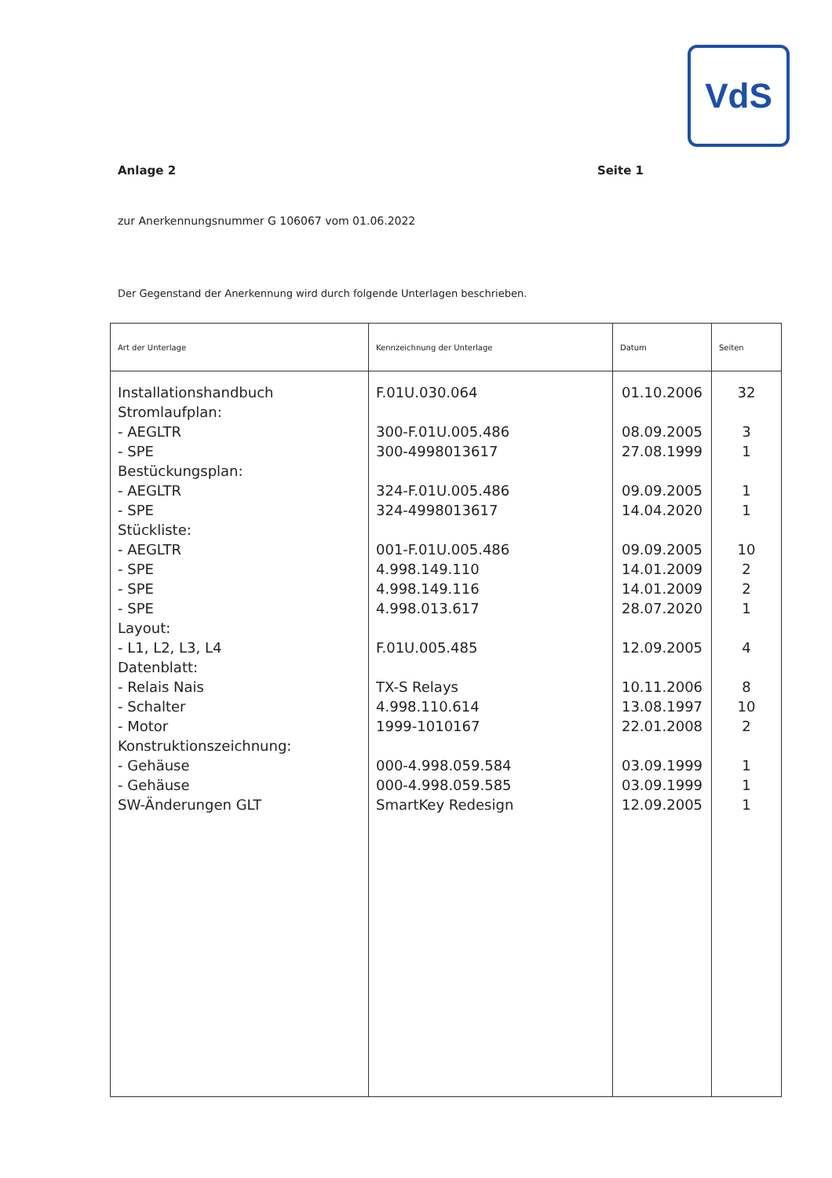VdS
Anlage 2 Seite 1
zur Anerkennungsnummer G 106067 vom 01.06.2022
Der Gegenstand der Anerkennung wird durch folgende Unterlagen beschrieben.
| Art der Unterlage | Kennzeichnung der Unterlage | Datum | Seiten |
| --- | --- | --- | --- |
| Installationshandbuch Stromlaufplan: - AEGLTR - SPE Bestückungsplan: - AEGLTR - SPE Stückliste: - AEGLTR - SPE - SPE - SPE Layout: - L1, L2, L3, L4 Datenblatt: - Relais Nais - Schalter - Motor Konstruktionszeichnung: - Gehäuse - Gehäuse SW-Änderungen GLT | F.01U.030.064 300-F.01U.005.486 300-4998013617 324-F.01U.005.486 324-4998013617 001-F.01U.005.486 4.998.149.110 4.998.149.116 4.998.013.617 F.01U.005.485 TX-S Relays 4.998.110.614 1999-1010167 000-4.998.059.584 000-4.998.059.585 SmartKey Redesign | 01.10.2006 08.09.2005 27.08.1999 09.09.2005 14.04.2020 09.09.2005 14.01.2009 14.01.2009 28.07.2020 12.09.2005 10.11.2006 13.08.1997 22.01.2008 03.09.1999 03.09.1999 12.09.2005 | 32 3 1 1 1 10 2 2 1 4 8 10 2 1 1 1 |